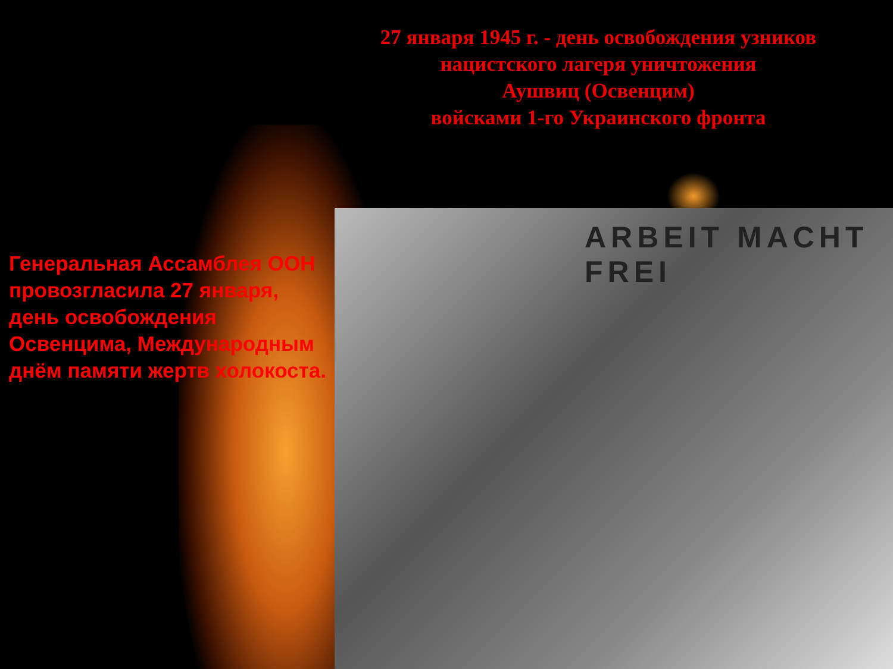27 января 1945 г. - день освобождения узников нацистского лагеря уничтожения
Аушвиц (Освенцим)
войсками 1-го Украинского фронта
Генеральная Ассамблея ООН провозгласила 27 января, день освобождения Освенцима, Международным днём памяти жертв холокоста.
ARBEIT MACHT FREI